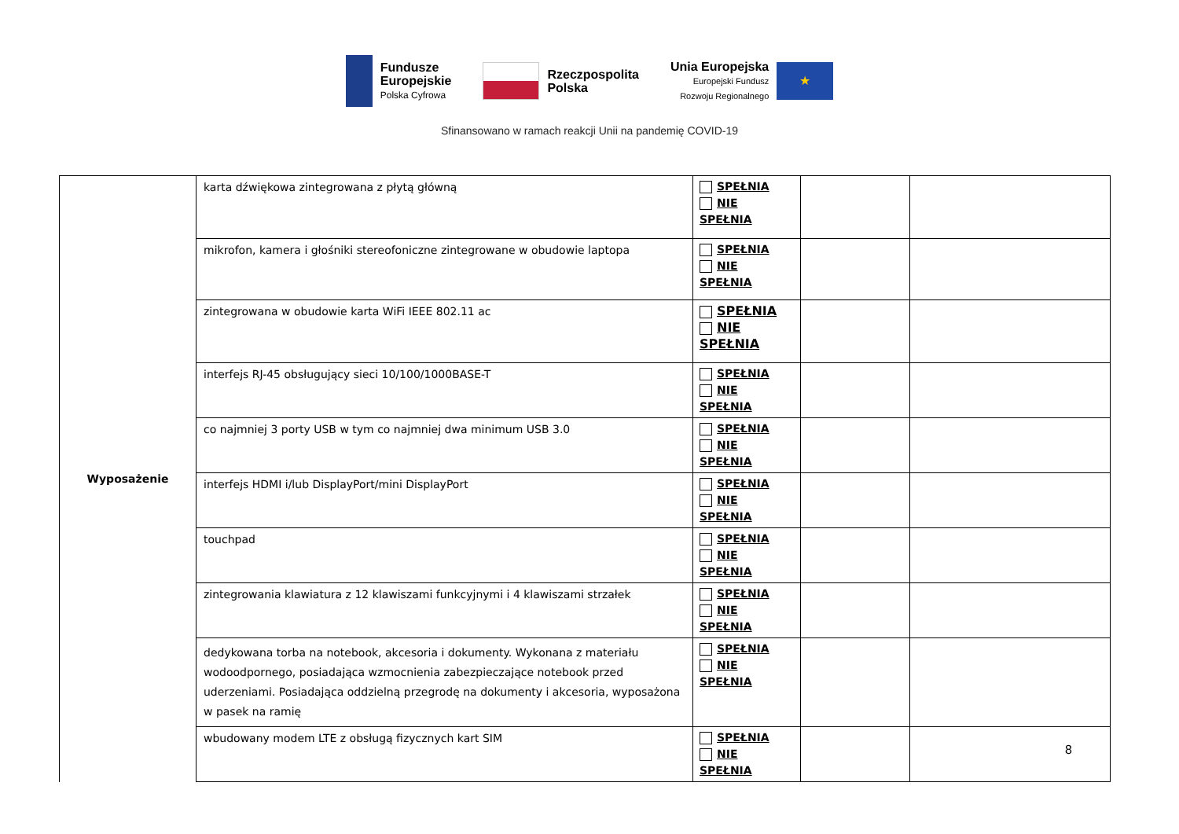Fundusze
Europejskie
Polska Cyfrowa
Rzeczpospolita
Polska
Unia Europejska
Europejski Fundusz
Rozwoju Regionalnego
★
Sfinansowano w ramach reakcji Unii na pandemię COVID-19
| Wyposażenie | karta dźwiękowa zintegrowana z płytą główną | SPEŁNIA NIE SPEŁNIA | | |
| | mikrofon, kamera i głośniki stereofoniczne zintegrowane w obudowie laptopa | SPEŁNIA NIE SPEŁNIA | | |
| | zintegrowana w obudowie karta WiFi IEEE 802.11 ac | SPEŁNIA NIE SPEŁNIA | | |
| | interfejs RJ-45 obsługujący sieci 10/100/1000BASE-T | SPEŁNIA NIE SPEŁNIA | | |
| | co najmniej 3 porty USB w tym co najmniej dwa minimum USB 3.0 | SPEŁNIA NIE SPEŁNIA | | |
| | interfejs HDMI i/lub DisplayPort/mini DisplayPort | SPEŁNIA NIE SPEŁNIA | | |
| | touchpad | SPEŁNIA NIE SPEŁNIA | | |
| | zintegrowania klawiatura z 12 klawiszami funkcyjnymi i 4 klawiszami strzałek | SPEŁNIA NIE SPEŁNIA | | |
| | dedykowana torba na notebook, akcesoria i dokumenty. Wykonana z materiału wodoodpornego, posiadająca wzmocnienia zabezpieczające notebook przed uderzeniami. Posiadająca oddzielną przegrodę na dokumenty i akcesoria, wyposażona w pasek na ramię | SPEŁNIA NIE SPEŁNIA | | |
| | wbudowany modem LTE z obsługą fizycznych kart SIM | SPEŁNIA NIE SPEŁNIA | | |
8